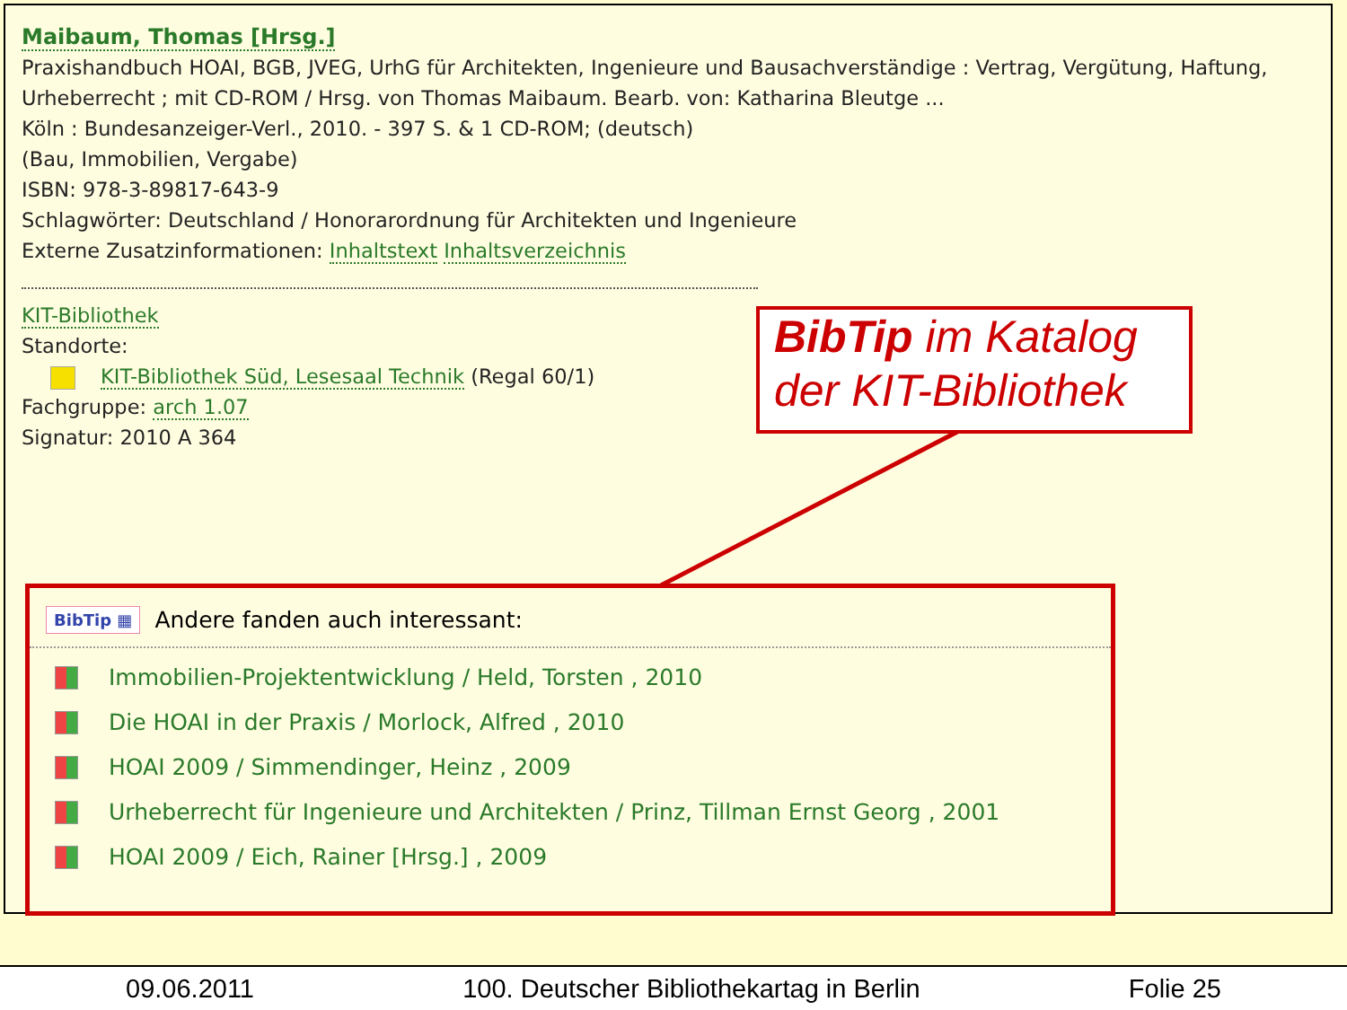Maibaum, Thomas [Hrsg.]
Praxishandbuch HOAI, BGB, JVEG, UrhG für Architekten, Ingenieure und Bausachverständige : Vertrag, Vergütung, Haftung, Urheberrecht ; mit CD-ROM / Hrsg. von Thomas Maibaum. Bearb. von: Katharina Bleutge ...
Köln : Bundesanzeiger-Verl., 2010. - 397 S. & 1 CD-ROM; (deutsch)
(Bau, Immobilien, Vergabe)
ISBN: 978-3-89817-643-9
Schlagwörter: Deutschland / Honorarordnung für Architekten und Ingenieure
Externe Zusatzinformationen: Inhaltstext Inhaltsverzeichnis
KIT-Bibliothek
Standorte:
KIT-Bibliothek Süd, Lesesaal Technik (Regal 60/1)
Fachgruppe: arch 1.07
Signatur: 2010 A 364
BibTip im Katalog der KIT-Bibliothek
BibTip ▦ Andere fanden auch interessant:
Immobilien-Projektentwicklung / Held, Torsten , 2010
Die HOAI in der Praxis / Morlock, Alfred , 2010
HOAI 2009 / Simmendinger, Heinz , 2009
Urheberrecht für Ingenieure und Architekten / Prinz, Tillman Ernst Georg , 2001
HOAI 2009 / Eich, Rainer [Hrsg.] , 2009
09.06.2011 100. Deutscher Bibliothekartag in Berlin Folie 25